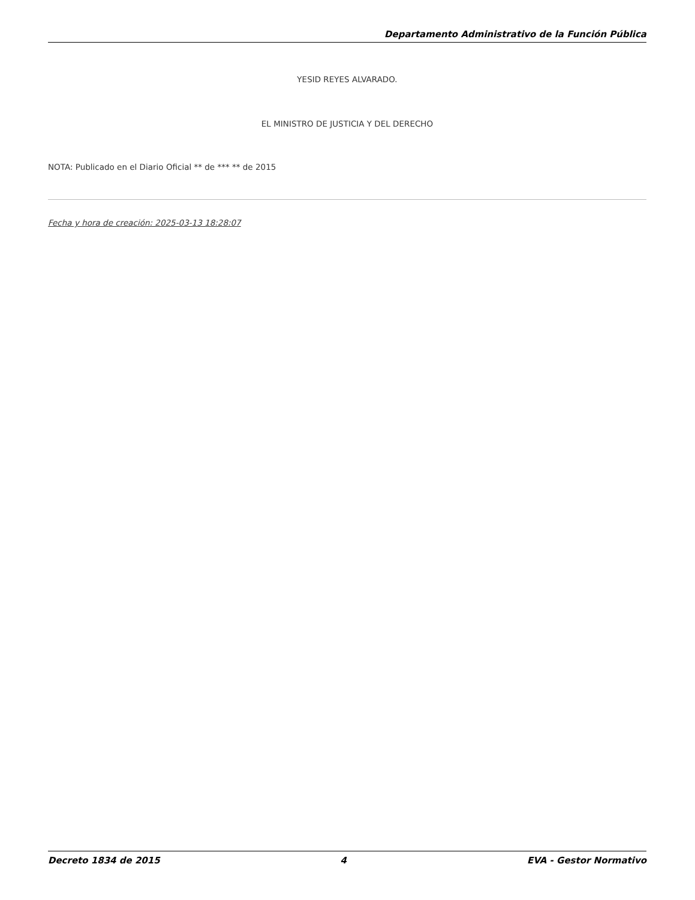Departamento Administrativo de la Función Pública
YESID REYES ALVARADO.
EL MINISTRO DE JUSTICIA Y DEL DERECHO
NOTA: Publicado en el Diario Oficial ** de *** ** de 2015
Fecha y hora de creación: 2025-03-13 18:28:07
Decreto 1834 de 2015 4 EVA - Gestor Normativo